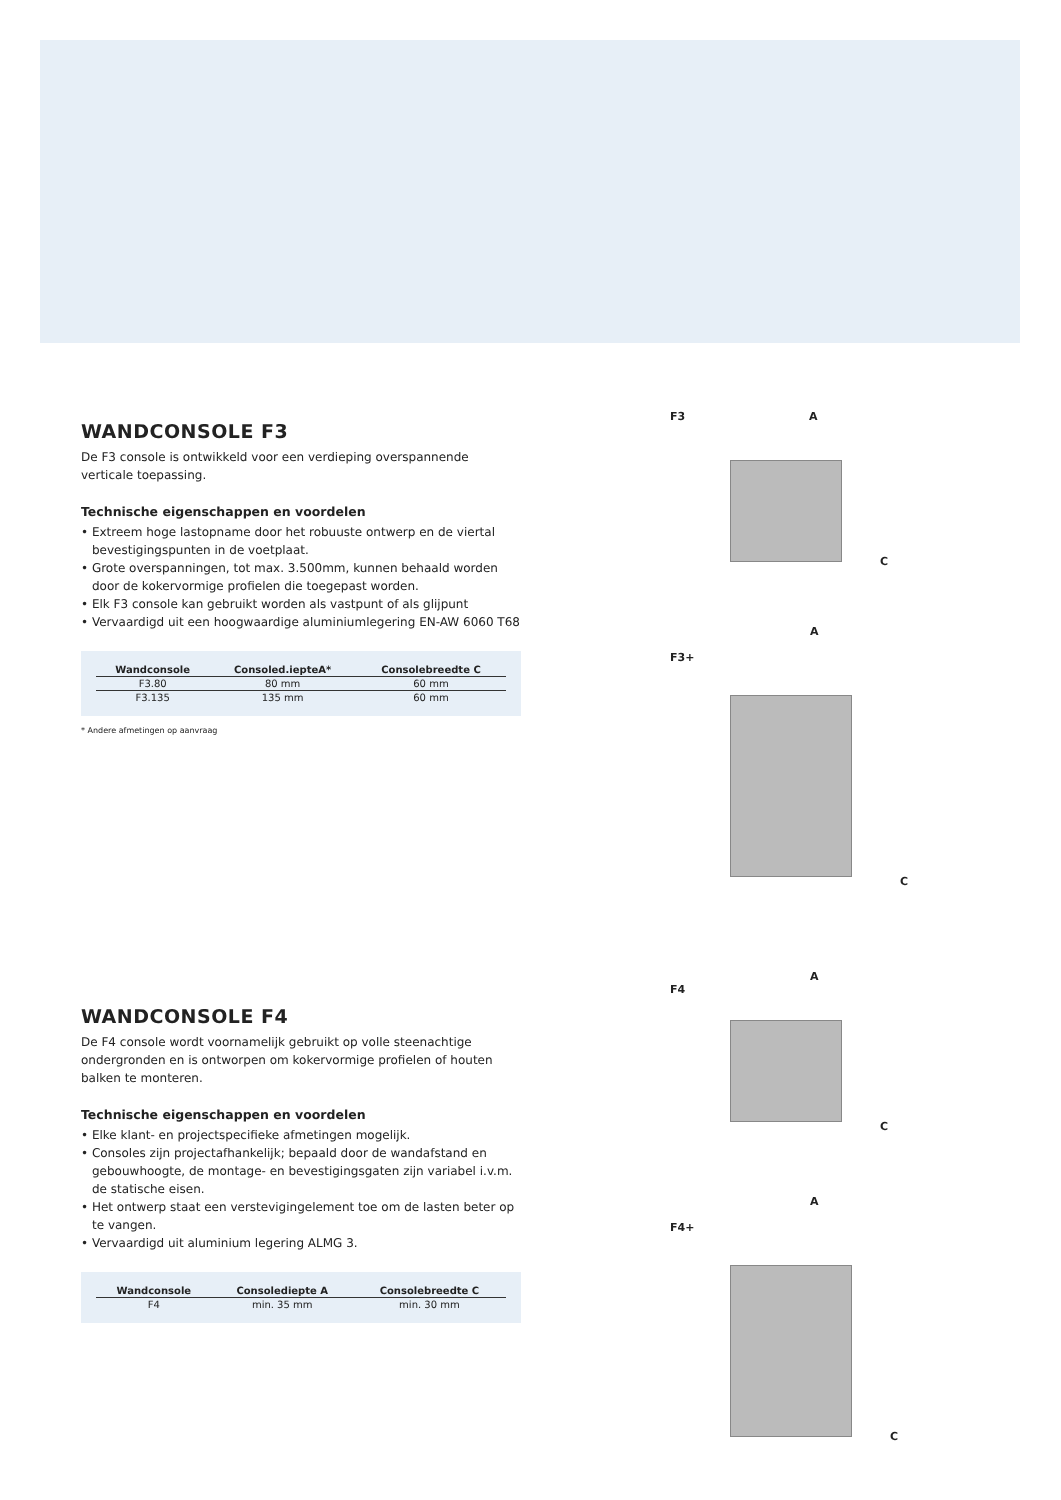WANDCONSOLE F3
De F3 console is ontwikkeld voor een verdieping overspannende verticale toepassing.
Technische eigenschappen en voordelen
• Extreem hoge lastopname door het robuuste ontwerp en de viertal bevestigingspunten in de voetplaat.
• Grote overspanningen, tot max. 3.500mm, kunnen behaald worden door de kokervormige profielen die toegepast worden.
• Elk F3 console kan gebruikt worden als vastpunt of als glijpunt
• Vervaardigd uit een hoogwaardige aluminiumlegering EN-AW 6060 T68
| Wandconsole | Consoled.iepteA* | Consolebreedte C |
| --- | --- | --- |
| F3.80 | 80 mm | 60 mm |
| F3.135 | 135 mm | 60 mm |
* Andere afmetingen op aanvraag
WANDCONSOLE F4
De F4 console wordt voornamelijk gebruikt op volle steenachtige ondergronden en is ontworpen om kokervormige profielen of houten balken te monteren.
Technische eigenschappen en voordelen
• Elke klant- en projectspecifieke afmetingen mogelijk.
• Consoles zijn projectafhankelijk; bepaald door de wandafstand en gebouwhoogte, de montage- en bevestigingsgaten zijn variabel i.v.m. de statische eisen.
• Het ontwerp staat een verstevigingelement toe om de lasten beter op te vangen.
• Vervaardigd uit aluminium legering ALMG 3.
| Wandconsole | Consolediepte A | Consolebreedte C |
| --- | --- | --- |
| F4 | min. 35 mm | min. 30 mm |
F3 A
C
A
F3+
C
A
F4
C
A
F4+
C